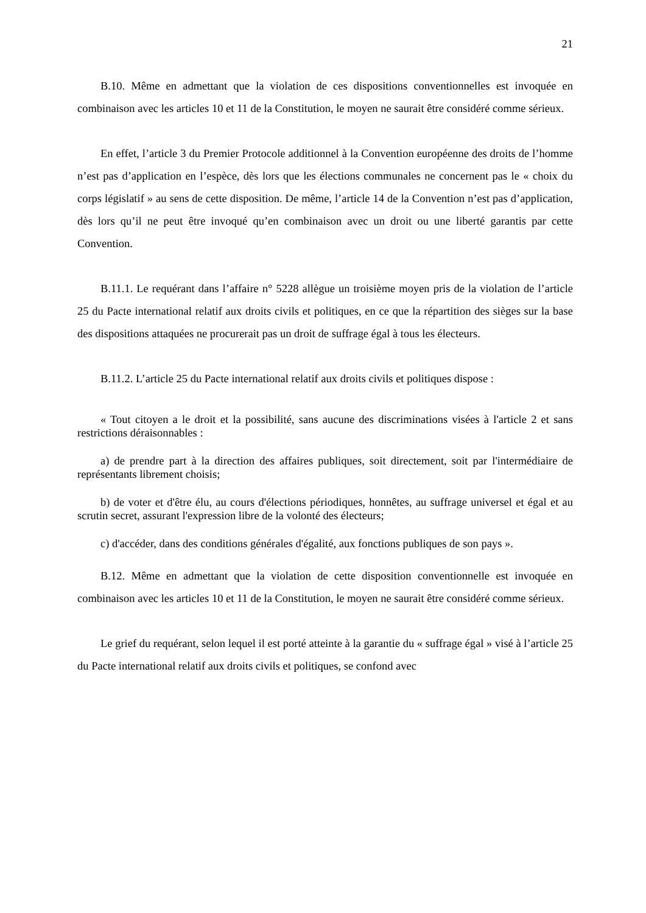21
B.10. Même en admettant que la violation de ces dispositions conventionnelles est invoquée en combinaison avec les articles 10 et 11 de la Constitution, le moyen ne saurait être considéré comme sérieux.
En effet, l’article 3 du Premier Protocole additionnel à la Convention européenne des droits de l’homme n’est pas d’application en l’espèce, dès lors que les élections communales ne concernent pas le « choix du corps législatif » au sens de cette disposition. De même, l’article 14 de la Convention n’est pas d’application, dès lors qu’il ne peut être invoqué qu’en combinaison avec un droit ou une liberté garantis par cette Convention.
B.11.1. Le requérant dans l’affaire n° 5228 allègue un troisième moyen pris de la violation de l’article 25 du Pacte international relatif aux droits civils et politiques, en ce que la répartition des sièges sur la base des dispositions attaquées ne procurerait pas un droit de suffrage égal à tous les électeurs.
B.11.2. L’article 25 du Pacte international relatif aux droits civils et politiques dispose :
« Tout citoyen a le droit et la possibilité, sans aucune des discriminations visées à l'article 2 et sans restrictions déraisonnables :
a) de prendre part à la direction des affaires publiques, soit directement, soit par l'intermédiaire de représentants librement choisis;
b) de voter et d'être élu, au cours d'élections périodiques, honnêtes, au suffrage universel et égal et au scrutin secret, assurant l'expression libre de la volonté des électeurs;
c) d'accéder, dans des conditions générales d'égalité, aux fonctions publiques de son pays ».
B.12. Même en admettant que la violation de cette disposition conventionnelle est invoquée en combinaison avec les articles 10 et 11 de la Constitution, le moyen ne saurait être considéré comme sérieux.
Le grief du requérant, selon lequel il est porté atteinte à la garantie du « suffrage égal » visé à l’article 25 du Pacte international relatif aux droits civils et politiques, se confond avec